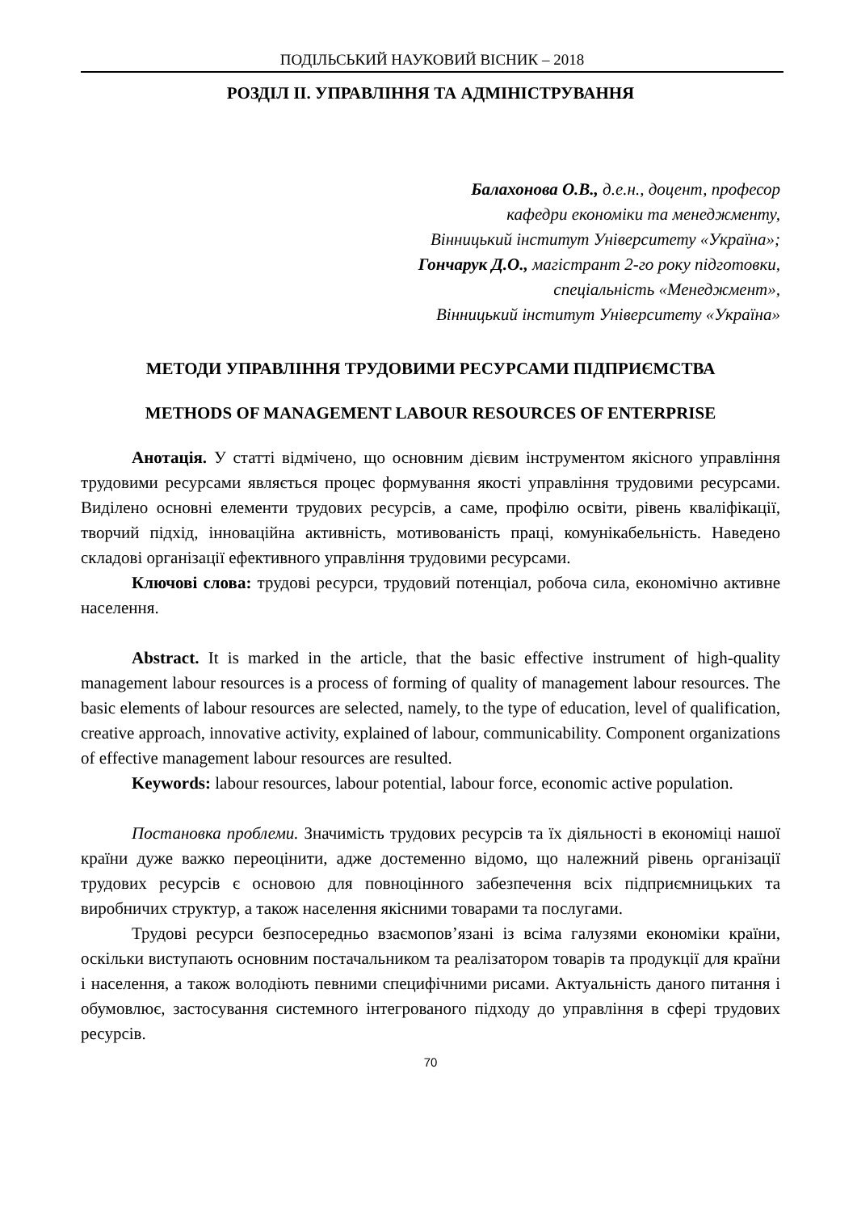ПОДІЛЬСЬКИЙ НАУКОВИЙ ВІСНИК – 2018
РОЗДІЛ ІІ. УПРАВЛІННЯ ТА АДМІНІСТРУВАННЯ
Балахонова О.В., д.е.н., доцент, професор
кафедри економіки та менеджменту,
Вінницький інститут Університету «Україна»;
Гончарук Д.О., магістрант 2-го року підготовки,
спеціальність «Менеджмент»,
Вінницький інститут Університету «Україна»
МЕТОДИ УПРАВЛІННЯ ТРУДОВИМИ РЕСУРСАМИ ПІДПРИЄМСТВА
METHODS OF MANAGEMENT LABOUR RESOURCES OF ENTERPRISE
Анотація. У статті відмічено, що основним дієвим інструментом якісного управління трудовими ресурсами являється процес формування якості управління трудовими ресурсами. Виділено основні елементи трудових ресурсів, а саме, профілю освіти, рівень кваліфікації, творчий підхід, інноваційна активність, мотивованість праці, комунікабельність. Наведено складові організації ефективного управління трудовими ресурсами.
Ключові слова: трудові ресурси, трудовий потенціал, робоча сила, економічно активне населення.
Abstract. It is marked in the article, that the basic effective instrument of high-quality management labour resources is a process of forming of quality of management labour resources. The basic elements of labour resources are selected, namely, to the type of education, level of qualification, creative approach, innovative activity, explained of labour, communicability. Component organizations of effective management labour resources are resulted.
Keywords: labour resources, labour potential, labour force, economic active population.
Постановка проблеми. Значимість трудових ресурсів та їх діяльності в економіці нашої країни дуже важко переоцінити, адже достеменно відомо, що належний рівень організації трудових ресурсів є основою для повноцінного забезпечення всіх підприємницьких та виробничих структур, а також населення якісними товарами та послугами.
Трудові ресурси безпосередньо взаємопов’язані із всіма галузями економіки країни, оскільки виступають основним постачальником та реалізатором товарів та продукції для країни і населення, а також володіють певними специфічними рисами. Актуальність даного питання і обумовлює, застосування системного інтегрованого підходу до управління в сфері трудових ресурсів.
70